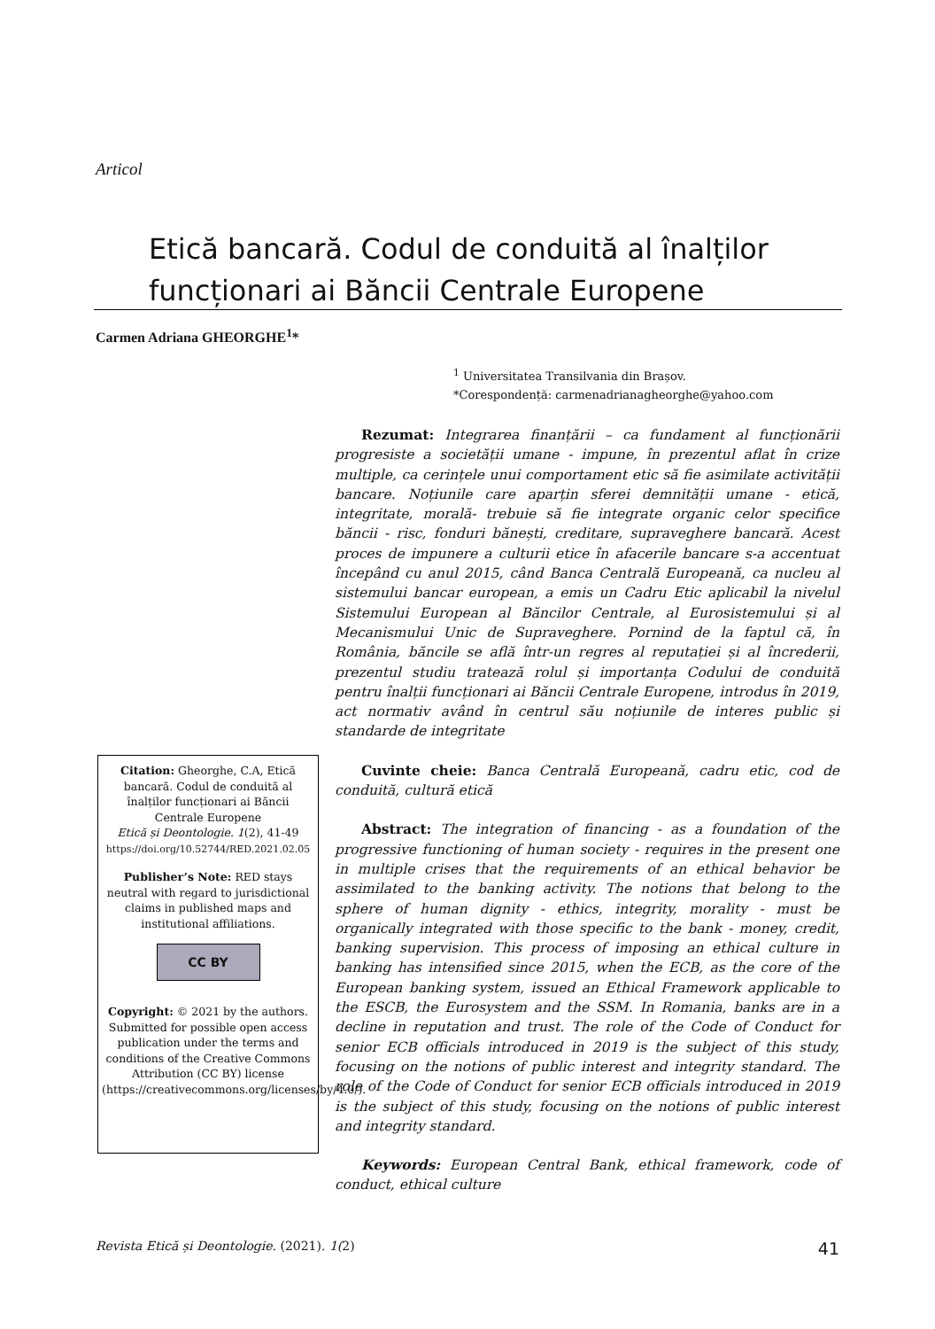Articol
Etică bancară. Codul de conduită al înalților funcționari ai Băncii Centrale Europene
Carmen Adriana GHEORGHE<sup>1</sup>*
<sup>1</sup> Universitatea Transilvania din Brașov.
*Corespondență: carmenadrianagheorghe@yahoo.com
Rezumat: Integrarea finanțării – ca fundament al funcționării progresiste a societății umane - impune, în prezentul aflat în crize multiple, ca cerințele unui comportament etic să fie asimilate activității bancare. Noțiunile care aparțin sferei demnității umane - etică, integritate, morală- trebuie să fie integrate organic celor specifice băncii - risc, fonduri bănești, creditare, supraveghere bancară. Acest proces de impunere a culturii etice în afacerile bancare s-a accentuat începând cu anul 2015, când Banca Centrală Europeană, ca nucleu al sistemului bancar european, a emis un Cadru Etic aplicabil la nivelul Sistemului European al Băncilor Centrale, al Eurosistemului și al Mecanismului Unic de Supraveghere. Pornind de la faptul că, în România, băncile se află într-un regres al reputației și al încrederii, prezentul studiu tratează rolul și importanța Codului de conduită pentru înalții funcționari ai Băncii Centrale Europene, introdus în 2019, act normativ având în centrul său noțiunile de interes public și standarde de integritate
Cuvinte cheie: Banca Centrală Europeană, cadru etic, cod de conduită, cultură etică
Abstract: The integration of financing - as a foundation of the progressive functioning of human society - requires in the present one in multiple crises that the requirements of an ethical behavior be assimilated to the banking activity. The notions that belong to the sphere of human dignity - ethics, integrity, morality - must be organically integrated with those specific to the bank - money, credit, banking supervision. This process of imposing an ethical culture in banking has intensified since 2015, when the ECB, as the core of the European banking system, issued an Ethical Framework applicable to the ESCB, the Eurosystem and the SSM. In Romania, banks are in a decline in reputation and trust. The role of the Code of Conduct for senior ECB officials introduced in 2019 is the subject of this study, focusing on the notions of public interest and integrity standard. The role of the Code of Conduct for senior ECB officials introduced in 2019 is the subject of this study, focusing on the notions of public interest and integrity standard.
Keywords: European Central Bank, ethical framework, code of conduct, ethical culture
Citation: Gheorghe, C.A, Etică bancară. Codul de conduită al înalților funcționari ai Băncii Centrale Europene
Etică și Deontologie. 1(2), 41-49
https://doi.org/10.52744/RED.2021.02.05
Publisher’s Note: RED stays neutral with regard to jurisdictional claims in published maps and institutional affiliations.
CC BY
Copyright: © 2021 by the authors. Submitted for possible open access publication under the terms and conditions of the Creative Commons Attribution (CC BY) license (https://creativecommons.org/licenses/by/4.0/).
Revista Etică și Deontologie. (2021). 1(2) 41